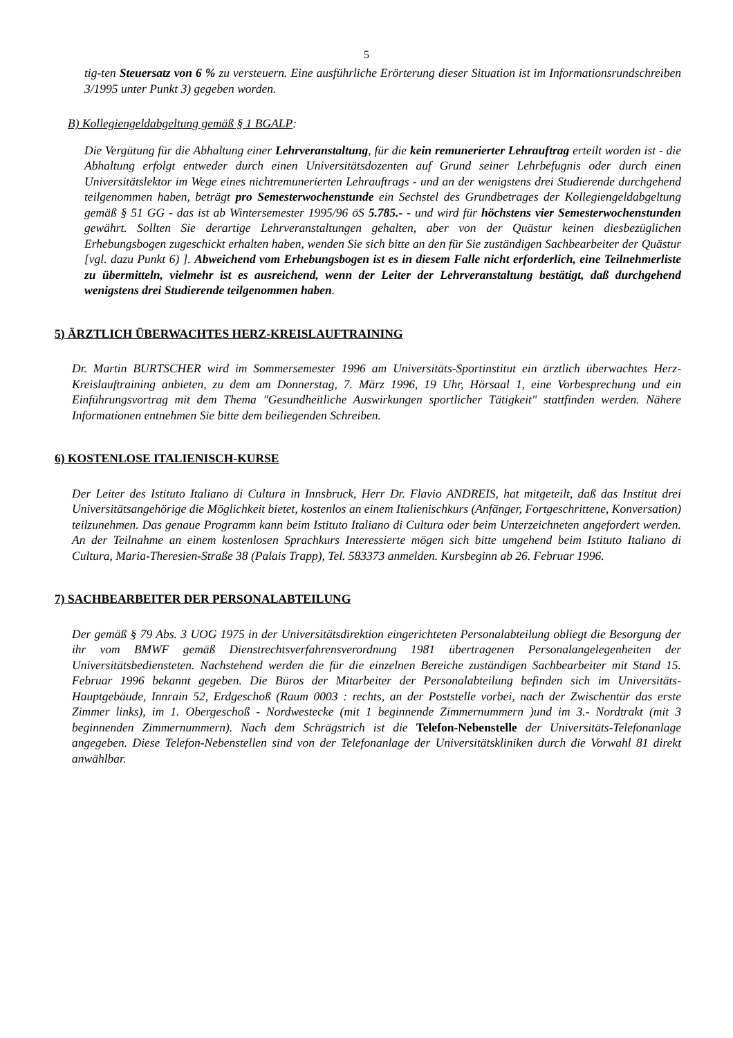5
tig-ten Steuersatz von 6 % zu versteuern. Eine ausführliche Erörterung dieser Situation ist im Informationsrundschreiben 3/1995 unter Punkt 3) gegeben worden.
B) Kollegiengeldabgeltung gemäß § 1 BGALP:
Die Vergütung für die Abhaltung einer Lehrveranstaltung, für die kein remunerierter Lehrauftrag erteilt worden ist - die Abhaltung erfolgt entweder durch einen Universitätsdozenten auf Grund seiner Lehrbefugnis oder durch einen Universitätslektor im Wege eines nichtremunerierten Lehrauftrags - und an der wenigstens drei Studierende durchgehend teilgenommen haben, beträgt pro Semesterwochenstunde ein Sechstel des Grundbetrages der Kollegiengeldabgeltung gemäß § 51 GG - das ist ab Wintersemester 1995/96 öS 5.785.- - und wird für höchstens vier Semesterwochenstunden gewährt. Sollten Sie derartige Lehrveranstaltungen gehalten, aber von der Quästur keinen diesbezüglichen Erhebungsbogen zugeschickt erhalten haben, wenden Sie sich bitte an den für Sie zuständigen Sachbearbeiter der Quästur [vgl. dazu Punkt 6) ]. Abweichend vom Erhebungsbogen ist es in diesem Falle nicht erforderlich, eine Teilnehmerliste zu übermitteln, vielmehr ist es ausreichend, wenn der Leiter der Lehrveranstaltung bestätigt, daß durchgehend wenigstens drei Studierende teilgenommen haben.
5) ÄRZTLICH ÜBERWACHTES HERZ-KREISLAUFTRAINING
Dr. Martin BURTSCHER wird im Sommersemester 1996 am Universitäts-Sportinstitut ein ärztlich überwachtes Herz-Kreislauftraining anbieten, zu dem am Donnerstag, 7. März 1996, 19 Uhr, Hörsaal 1, eine Vorbesprechung und ein Einführungsvortrag mit dem Thema "Gesundheitliche Auswirkungen sportlicher Tätigkeit" stattfinden werden. Nähere Informationen entnehmen Sie bitte dem beiliegenden Schreiben.
6) KOSTENLOSE ITALIENISCH-KURSE
Der Leiter des Istituto Italiano di Cultura in Innsbruck, Herr Dr. Flavio ANDREIS, hat mitgeteilt, daß das Institut drei Universitätsangehörige die Möglichkeit bietet, kostenlos an einem Italienischkurs (Anfänger, Fortgeschrittene, Konversation) teilzunehmen. Das genaue Programm kann beim Istituto Italiano di Cultura oder beim Unterzeichneten angefordert werden. An der Teilnahme an einem kostenlosen Sprachkurs Interessierte mögen sich bitte umgehend beim Istituto Italiano di Cultura, Maria-Theresien-Straße 38 (Palais Trapp), Tel. 583373 anmelden. Kursbeginn ab 26. Februar 1996.
7) SACHBEARBEITER DER PERSONALABTEILUNG
Der gemäß § 79 Abs. 3 UOG 1975 in der Universitätsdirektion eingerichteten Personalabteilung obliegt die Besorgung der ihr vom BMWF gemäß Dienstrechtsverfahrensverordnung 1981 übertragenen Personalangelegenheiten der Universitätsbediensteten. Nachstehend werden die für die einzelnen Bereiche zuständigen Sachbearbeiter mit Stand 15. Februar 1996 bekannt gegeben. Die Büros der Mitarbeiter der Personalabteilung befinden sich im Universitäts-Hauptgebäude, Innrain 52, Erdgeschoß (Raum 0003 : rechts, an der Poststelle vorbei, nach der Zwischentür das erste Zimmer links), im 1. Obergeschoß - Nordwestecke (mit 1 beginnende Zimmernummern )und im 3.- Nordtrakt (mit 3 beginnenden Zimmernummern). Nach dem Schrägstrich ist die Telefon-Nebenstelle der Universitäts-Telefonanlage angegeben. Diese Telefon-Nebenstellen sind von der Telefonanlage der Universitätskliniken durch die Vorwahl 81 direkt anwählbar.